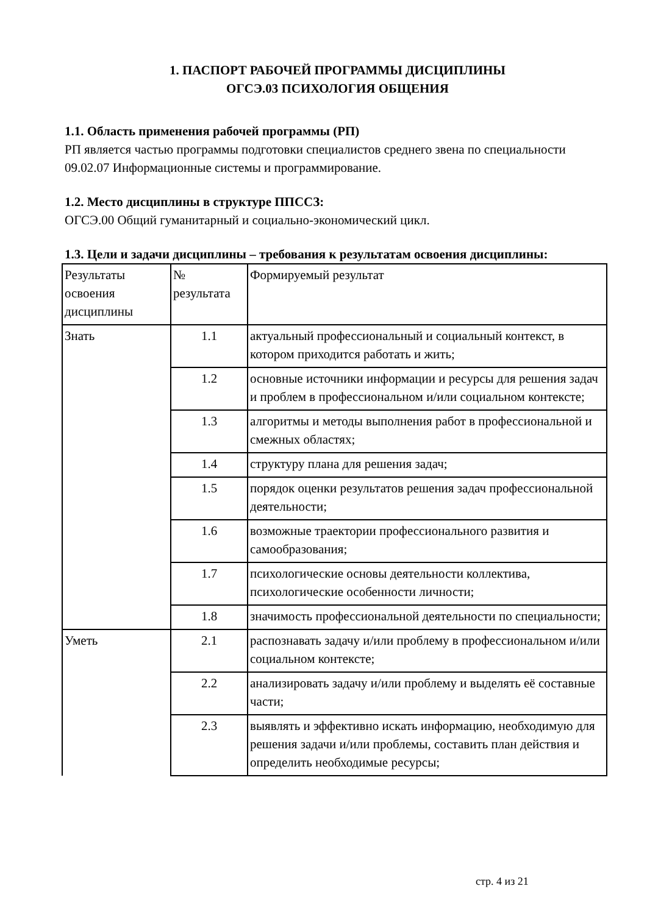1. ПАСПОРТ РАБОЧЕЙ ПРОГРАММЫ ДИСЦИПЛИНЫ
ОГСЭ.03 ПСИХОЛОГИЯ ОБЩЕНИЯ
1.1. Область применения рабочей программы (РП)
РП является частью программы подготовки специалистов среднего звена по специальности 09.02.07 Информационные системы и программирование.
1.2. Место дисциплины в структуре ППССЗ:
ОГСЭ.00 Общий гуманитарный и социально-экономический цикл.
1.3. Цели и задачи дисциплины – требования к результатам освоения дисциплины:
| Результаты освоения дисциплины | № результата | Формируемый результат |
| Знать | 1.1 | актуальный профессиональный и социальный контекст, в котором приходится работать и жить; |
| | 1.2 | основные источники информации и ресурсы для решения задач и проблем в профессиональном и/или социальном контексте; |
| | 1.3 | алгоритмы и методы выполнения работ в профессиональной и смежных областях; |
| | 1.4 | структуру плана для решения задач; |
| | 1.5 | порядок оценки результатов решения задач профессиональной деятельности; |
| | 1.6 | возможные траектории профессионального развития и самообразования; |
| | 1.7 | психологические основы деятельности коллектива, психологические особенности личности; |
| | 1.8 | значимость профессиональной деятельности по специальности; |
| Уметь | 2.1 | распознавать задачу и/или проблему в профессиональном и/или социальном контексте; |
| | 2.2 | анализировать задачу и/или проблему и выделять её составные части; |
| | 2.3 | выявлять и эффективно искать информацию, необходимую для решения задачи и/или проблемы, составить план действия и определить необходимые ресурсы; |
стр. 4 из 21